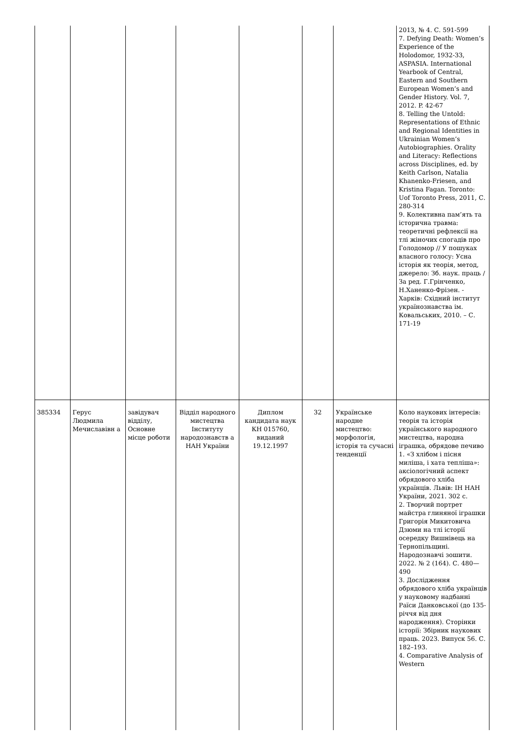| | | | | | | | 2013, № 4. С. 591-599 7. Defying Death: Women’s Experience of the Holodomor, 1932-33, ASPASIA. International Yearbook of Central, Eastern and Southern European Women’s and Gender History. Vol. 7, 2012. P. 42-67 8. Telling the Untold: Representations of Ethnic and Regional Identities in Ukrainian Women’s Autobiographies. Orality and Literacy: Reflections across Disciplines, ed. by Keith Carlson, Natalia Khanenko-Friesen, and Kristina Fagan. Toronto: Uof Toronto Press, 2011, С. 280-314 9. Колективна пам’ять та історична травма: теоретичні рефлексії на тлі жіночих спогадів про Голодомор // У пошуках власного голосу: Усна історія як теорія, метод, джерело: Зб. наук. праць / За ред. Г.Грінченко, Н.Ханенко-Фрізен. - Харків: Східний інститут українознавства ім. Ковальських, 2010. – С. 171-19 |
| 385334 | Герус Людмила Мечиславівн а | завідувач відділу, Основне місце роботи | Відділ народного мистецтва Інституту народознавств а НАН України | Диплом кандидата наук КН 015760, виданий 19.12.1997 | 32 | Українське народне мистецтво: морфологія, історія та сучасні тенденції | Коло наукових інтересів: теорія та історія українського народного мистецтва, народна іграшка, обрядове печиво 1. «З хлібом і пісня миліша, і хата тепліша»: аксіологічний аспект обрядового хліба українців. Львів: ІН НАН України, 2021. 302 с. 2. Творчий портрет майстра глиняної іграшки Григорія Микитовича Дзюми на тлі історії осередку Вишнівець на Тернопільщині. Народознавчі зошити. 2022. № 2 (164). С. 480—490 3. Дослідження обрядового хліба українців у науковому надбанні Раїси Данковської (до 135-річчя від дня народження). Сторінки історії: Збірник наукових праць. 2023. Випуск 56. С. 182–193. 4. Comparative Analysis of Western |